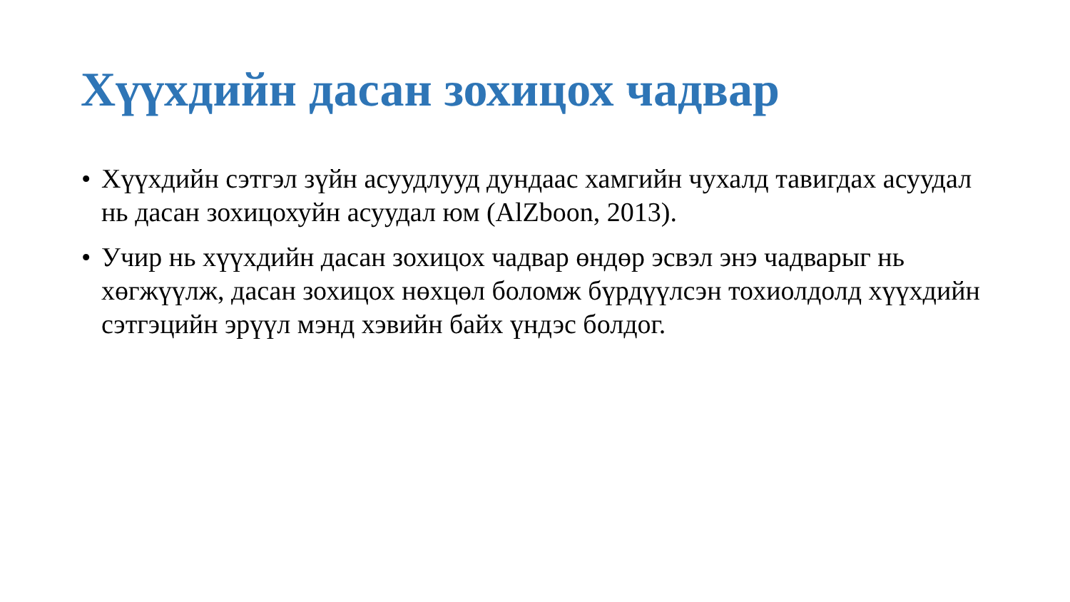Хүүхдийн дасан зохицох чадвар
• Хүүхдийн сэтгэл зүйн асуудлууд дундаас хамгийн чухалд тавигдах асуудал нь дасан зохицохуйн асуудал юм (AlZboon, 2013).
• Учир нь хүүхдийн дасан зохицох чадвар өндөр эсвэл энэ чадварыг нь хөгжүүлж, дасан зохицох нөхцөл боломж бүрдүүлсэн тохиолдолд хүүхдийн сэтгэцийн эрүүл мэнд хэвийн байх үндэс болдог.